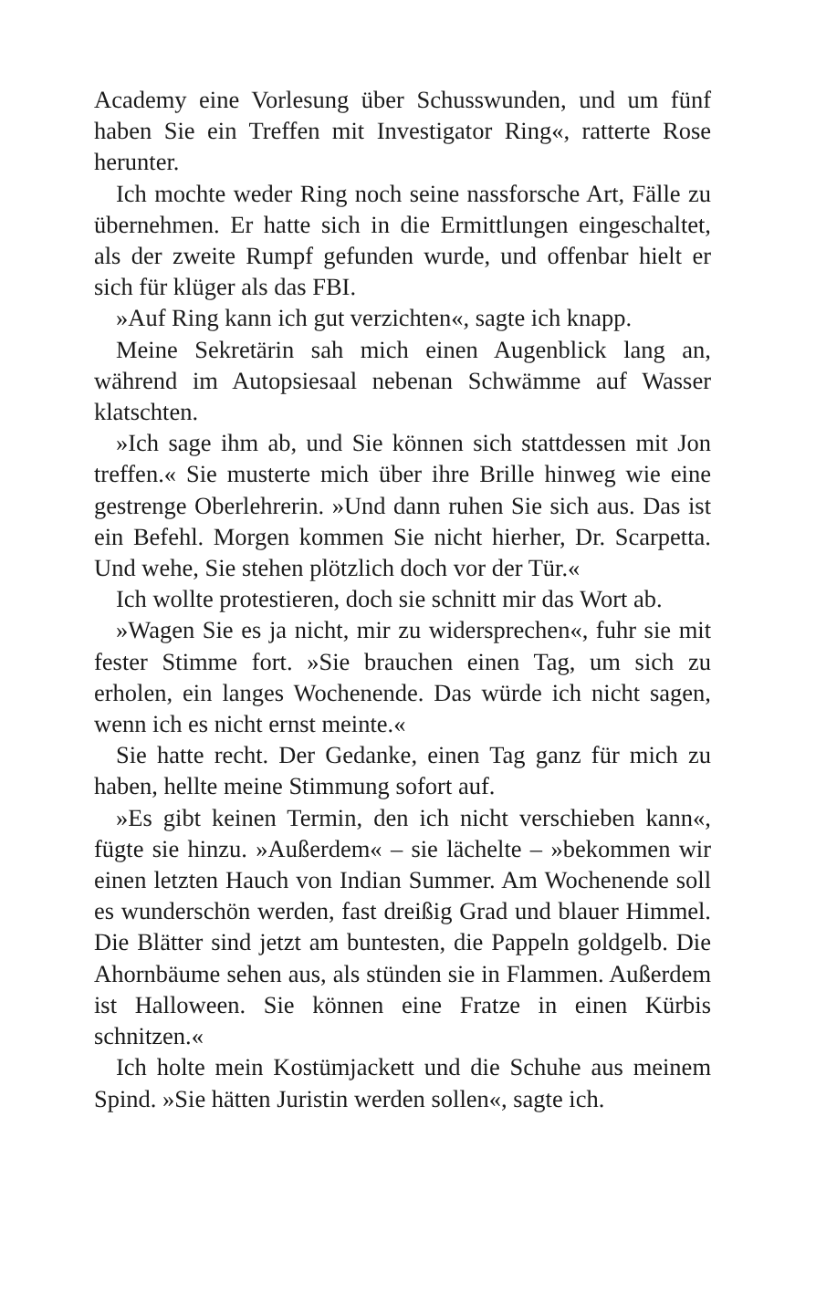Academy eine Vorlesung über Schusswunden, und um fünf haben Sie ein Treffen mit Investigator Ring«, ratterte Rose herunter.
Ich mochte weder Ring noch seine nassforsche Art, Fälle zu übernehmen. Er hatte sich in die Ermittlungen eingeschaltet, als der zweite Rumpf gefunden wurde, und offenbar hielt er sich für klüger als das FBI.
»Auf Ring kann ich gut verzichten«, sagte ich knapp.
Meine Sekretärin sah mich einen Augenblick lang an, während im Autopsiesaal nebenan Schwämme auf Wasser klatschten.
»Ich sage ihm ab, und Sie können sich stattdessen mit Jon treffen.« Sie musterte mich über ihre Brille hinweg wie eine gestrenge Oberlehrerin. »Und dann ruhen Sie sich aus. Das ist ein Befehl. Morgen kommen Sie nicht hierher, Dr. Scarpetta. Und wehe, Sie stehen plötzlich doch vor der Tür.«
Ich wollte protestieren, doch sie schnitt mir das Wort ab.
»Wagen Sie es ja nicht, mir zu widersprechen«, fuhr sie mit fester Stimme fort. »Sie brauchen einen Tag, um sich zu erholen, ein langes Wochenende. Das würde ich nicht sagen, wenn ich es nicht ernst meinte.«
Sie hatte recht. Der Gedanke, einen Tag ganz für mich zu haben, hellte meine Stimmung sofort auf.
»Es gibt keinen Termin, den ich nicht verschieben kann«, fügte sie hinzu. »Außerdem« – sie lächelte – »bekommen wir einen letzten Hauch von Indian Summer. Am Wochenende soll es wunderschön werden, fast dreißig Grad und blauer Himmel. Die Blätter sind jetzt am buntesten, die Pappeln goldgelb. Die Ahornbäume sehen aus, als stünden sie in Flammen. Außerdem ist Halloween. Sie können eine Fratze in einen Kürbis schnitzen.«
Ich holte mein Kostümjackett und die Schuhe aus meinem Spind. »Sie hätten Juristin werden sollen«, sagte ich.